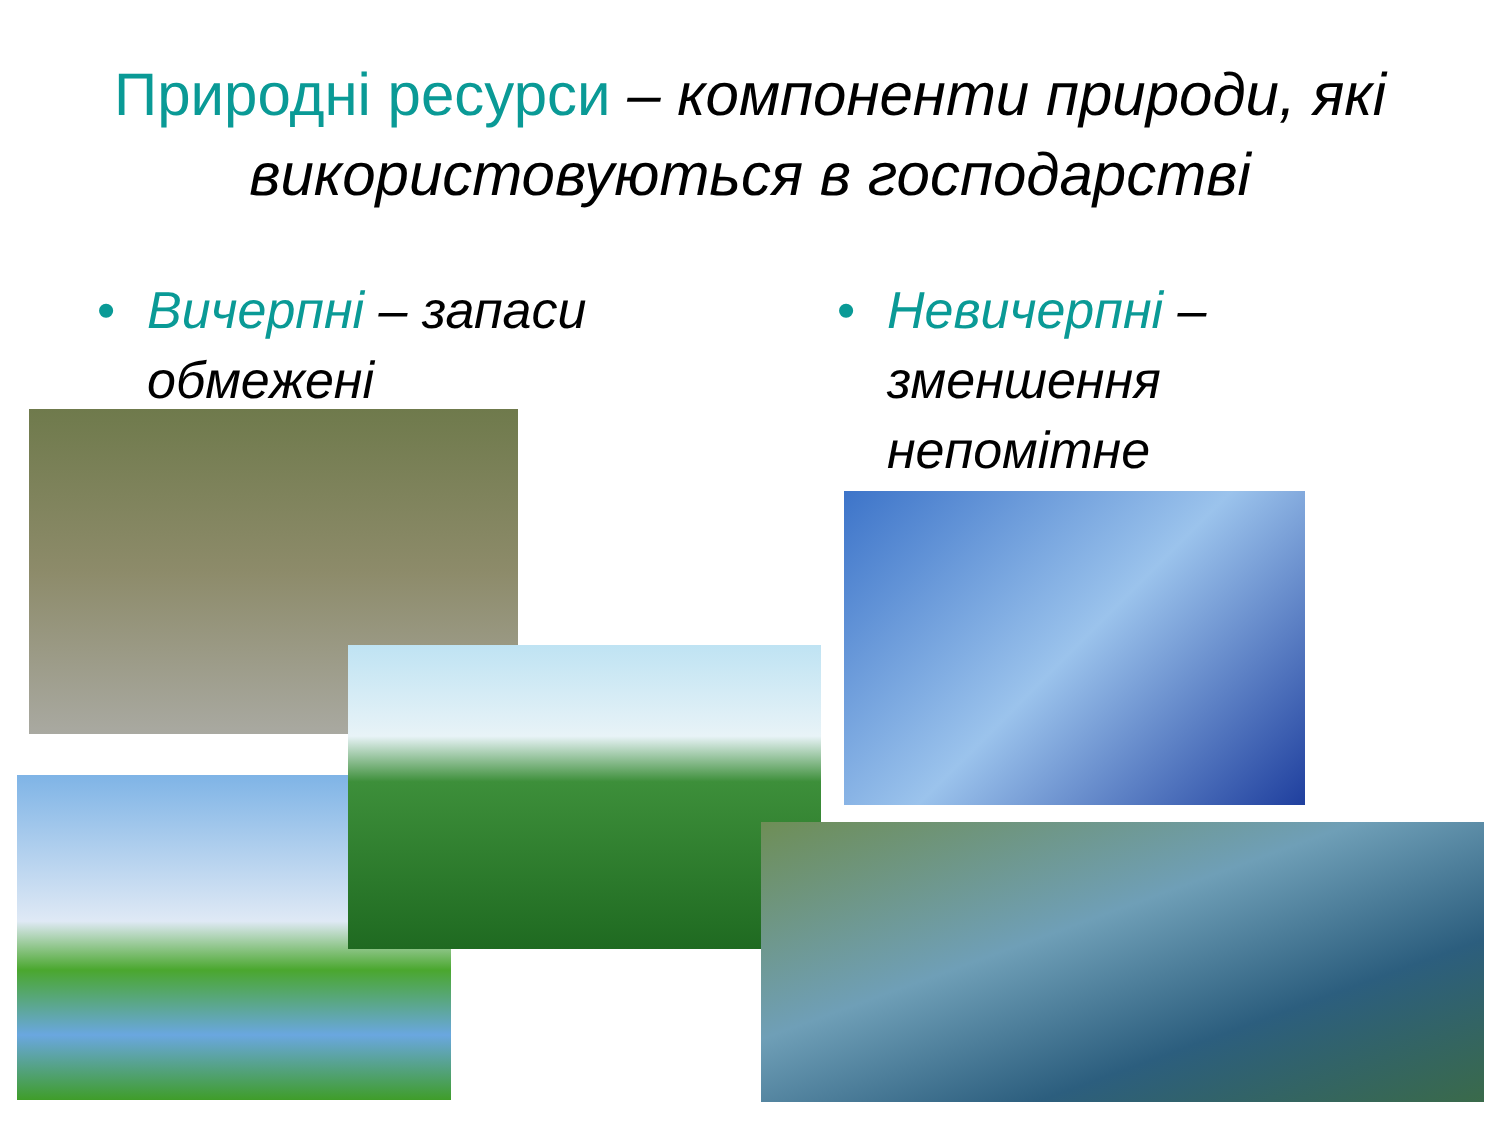Природні ресурси – компоненти природи, які використовуються в господарстві
• Вичерпні – запаси обмежені
• Невичерпні – зменшення непомітне